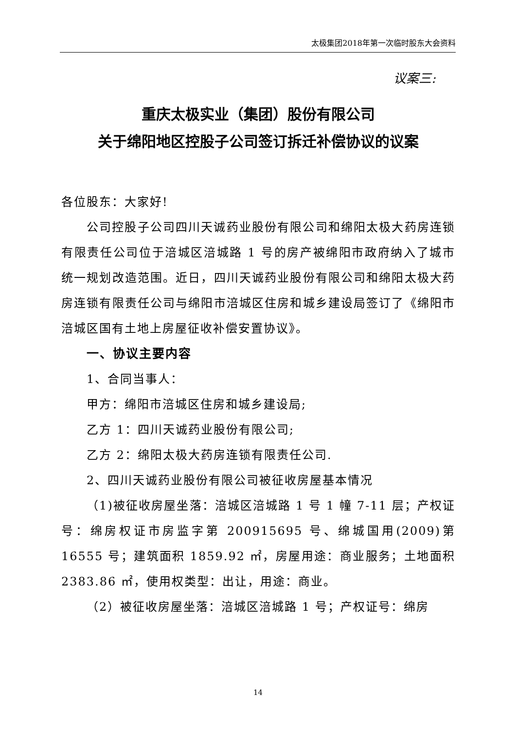太极集团2018年第一次临时股东大会资料
议案三:
重庆太极实业（集团）股份有限公司
关于绵阳地区控股子公司签订拆迁补偿协议的议案
各位股东：大家好!
公司控股子公司四川天诚药业股份有限公司和绵阳太极大药房连锁有限责任公司位于涪城区涪城路 1 号的房产被绵阳市政府纳入了城市统一规划改造范围。近日，四川天诚药业股份有限公司和绵阳太极大药房连锁有限责任公司与绵阳市涪城区住房和城乡建设局签订了《绵阳市涪城区国有土地上房屋征收补偿安置协议》。
一、协议主要内容
1、合同当事人：
甲方：绵阳市涪城区住房和城乡建设局;
乙方 1：四川天诚药业股份有限公司;
乙方 2：绵阳太极大药房连锁有限责任公司.
2、四川天诚药业股份有限公司被征收房屋基本情况
（1)被征收房屋坐落：涪城区涪城路 1 号 1 幢 7-11 层；产权证号：绵房权证市房监字第 200915695 号、绵城国用(2009)第 16555 号；建筑面积 1859.92 ㎡，房屋用途：商业服务；土地面积 2383.86 ㎡，使用权类型：出让，用途：商业。
（2）被征收房屋坐落：涪城区涪城路 1 号；产权证号：绵房
14